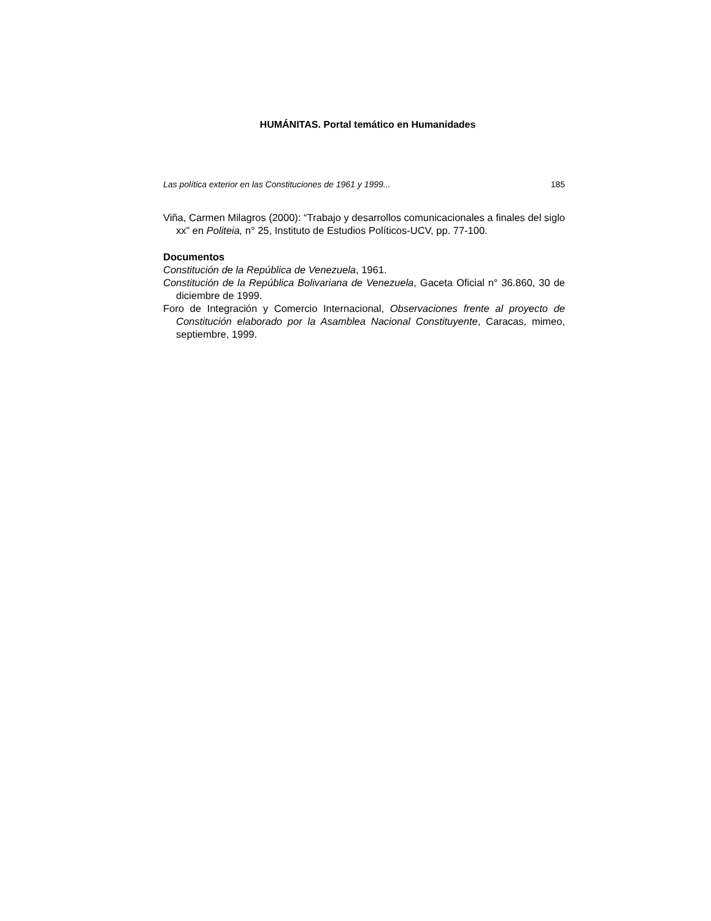HUMÁNITAS. Portal temático en Humanidades
Las política exterior en las Constituciones de 1961 y 1999... 185
Viña, Carmen Milagros (2000): “Trabajo y desarrollos comunicacionales a finales del siglo xx” en Politeia, n° 25, Instituto de Estudios Políticos-UCV, pp. 77-100.
Documentos
Constitución de la República de Venezuela, 1961.
Constitución de la República Bolivariana de Venezuela, Gaceta Oficial n° 36.860, 30 de diciembre de 1999.
Foro de Integración y Comercio Internacional, Observaciones frente al proyecto de Constitución elaborado por la Asamblea Nacional Constituyente, Caracas, mimeo, septiembre, 1999.